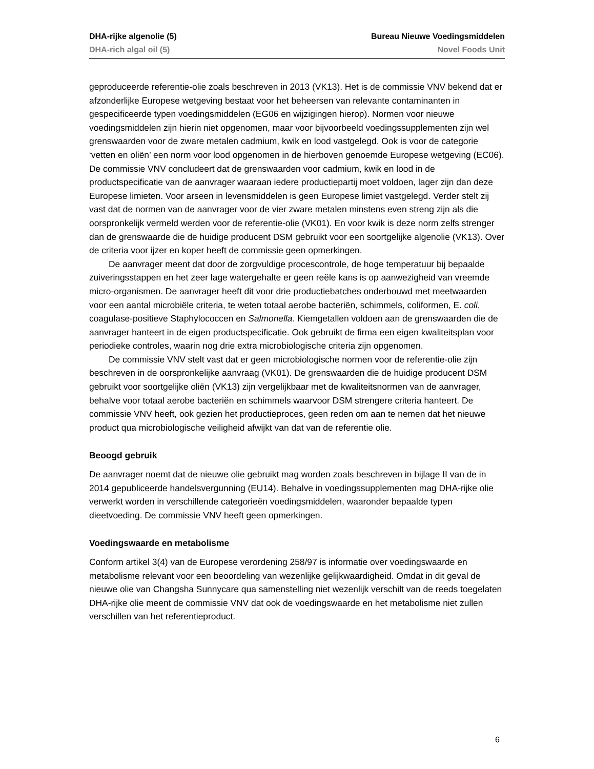DHA-rijke algenolie (5) Bureau Nieuwe Voedingsmiddelen
DHA-rich algal oil (5) Novel Foods Unit
geproduceerde referentie-olie zoals beschreven in 2013 (VK13). Het is de commissie VNV bekend dat er afzonderlijke Europese wetgeving bestaat voor het beheersen van relevante contaminanten in gespecificeerde typen voedingsmiddelen (EG06 en wijzigingen hierop). Normen voor nieuwe voedingsmiddelen zijn hierin niet opgenomen, maar voor bijvoorbeeld voedingssupplementen zijn wel grenswaarden voor de zware metalen cadmium, kwik en lood vastgelegd. Ook is voor de categorie ‘vetten en oliën’ een norm voor lood opgenomen in de hierboven genoemde Europese wetgeving (EC06). De commissie VNV concludeert dat de grenswaarden voor cadmium, kwik en lood in de productspecificatie van de aanvrager waaraan iedere productiepartij moet voldoen, lager zijn dan deze Europese limieten. Voor arseen in levensmiddelen is geen Europese limiet vastgelegd. Verder stelt zij vast dat de normen van de aanvrager voor de vier zware metalen minstens even streng zijn als die oorspronkelijk vermeld werden voor de referentie-olie (VK01). En voor kwik is deze norm zelfs strenger dan de grenswaarde die de huidige producent DSM gebruikt voor een soortgelijke algenolie (VK13). Over de criteria voor ijzer en koper heeft de commissie geen opmerkingen.
De aanvrager meent dat door de zorgvuldige procescontrole, de hoge temperatuur bij bepaalde zuiveringsstappen en het zeer lage watergehalte er geen reële kans is op aanwezigheid van vreemde micro-organismen. De aanvrager heeft dit voor drie productiebatches onderbouwd met meetwaarden voor een aantal microbiële criteria, te weten totaal aerobe bacteriën, schimmels, coliformen, E. coli, coagulase-positieve Staphylococcen en Salmonella. Kiemgetallen voldoen aan de grenswaarden die de aanvrager hanteert in de eigen productspecificatie. Ook gebruikt de firma een eigen kwaliteitsplan voor periodieke controles, waarin nog drie extra microbiologische criteria zijn opgenomen.
De commissie VNV stelt vast dat er geen microbiologische normen voor de referentie-olie zijn beschreven in de oorspronkelijke aanvraag (VK01). De grenswaarden die de huidige producent DSM gebruikt voor soortgelijke oliën (VK13) zijn vergelijkbaar met de kwaliteitsnormen van de aanvrager, behalve voor totaal aerobe bacteriën en schimmels waarvoor DSM strengere criteria hanteert. De commissie VNV heeft, ook gezien het productieproces, geen reden om aan te nemen dat het nieuwe product qua microbiologische veiligheid afwijkt van dat van de referentie olie.
Beoogd gebruik
De aanvrager noemt dat de nieuwe olie gebruikt mag worden zoals beschreven in bijlage II van de in 2014 gepubliceerde handelsvergunning (EU14). Behalve in voedingssupplementen mag DHA-rijke olie verwerkt worden in verschillende categorieën voedingsmiddelen, waaronder bepaalde typen dieetvoeding. De commissie VNV heeft geen opmerkingen.
Voedingswaarde en metabolisme
Conform artikel 3(4) van de Europese verordening 258/97 is informatie over voedingswaarde en metabolisme relevant voor een beoordeling van wezenlijke gelijkwaardigheid. Omdat in dit geval de nieuwe olie van Changsha Sunnycare qua samenstelling niet wezenlijk verschilt van de reeds toegelaten DHA-rijke olie meent de commissie VNV dat ook de voedingswaarde en het metabolisme niet zullen verschillen van het referentieproduct.
6